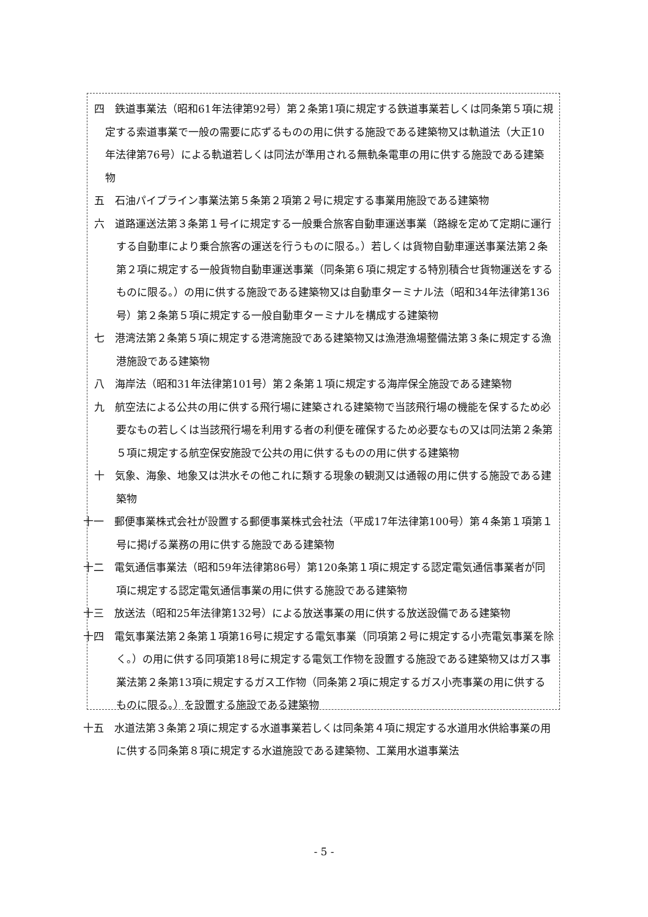四　鉄道事業法（昭和61年法律第92号）第２条第1項に規定する鉄道事業若しくは同条第５項に規定する索道事業で一般の需要に応ずるものの用に供する施設である建築物又は軌道法（大正10年法律第76号）による軌道若しくは同法が準用される無軌条電車の用に供する施設である建築物
五　石油パイプライン事業法第５条第２項第２号に規定する事業用施設である建築物
六　道路運送法第３条第１号イに規定する一般乗合旅客自動車運送事業（路線を定めて定期に運行する自動車により乗合旅客の運送を行うものに限る。）若しくは貨物自動車運送事業法第２条第２項に規定する一般貨物自動車運送事業（同条第６項に規定する特別積合せ貨物運送をするものに限る。）の用に供する施設である建築物又は自動車ターミナル法（昭和34年法律第136号）第２条第５項に規定する一般自動車ターミナルを構成する建築物
七　港湾法第２条第５項に規定する港湾施設である建築物又は漁港漁場整備法第３条に規定する漁港施設である建築物
八　海岸法（昭和31年法律第101号）第２条第１項に規定する海岸保全施設である建築物
九　航空法による公共の用に供する飛行場に建築される建築物で当該飛行場の機能を保するため必要なもの若しくは当該飛行場を利用する者の利便を確保するため必要なもの又は同法第２条第５項に規定する航空保安施設で公共の用に供するものの用に供する建築物
十　気象、海象、地象又は洪水その他これに類する現象の観測又は通報の用に供する施設である建築物
十一　郵便事業株式会社が設置する郵便事業株式会社法（平成17年法律第100号）第４条第１項第１号に掲げる業務の用に供する施設である建築物
十二　電気通信事業法（昭和59年法律第86号）第120条第１項に規定する認定電気通信事業者が同項に規定する認定電気通信事業の用に供する施設である建築物
十三　放送法（昭和25年法律第132号）による放送事業の用に供する放送設備である建築物
十四　電気事業法第２条第１項第16号に規定する電気事業（同項第２号に規定する小売電気事業を除く。）の用に供する同項第18号に規定する電気工作物を設置する施設である建築物又はガス事業法第２条第13項に規定するガス工作物（同条第２項に規定するガス小売事業の用に供するものに限る。）を設置する施設である建築物
十五　水道法第３条第２項に規定する水道事業若しくは同条第４項に規定する水道用水供給事業の用に供する同条第８項に規定する水道施設である建築物、工業用水道事業法
- 5 -